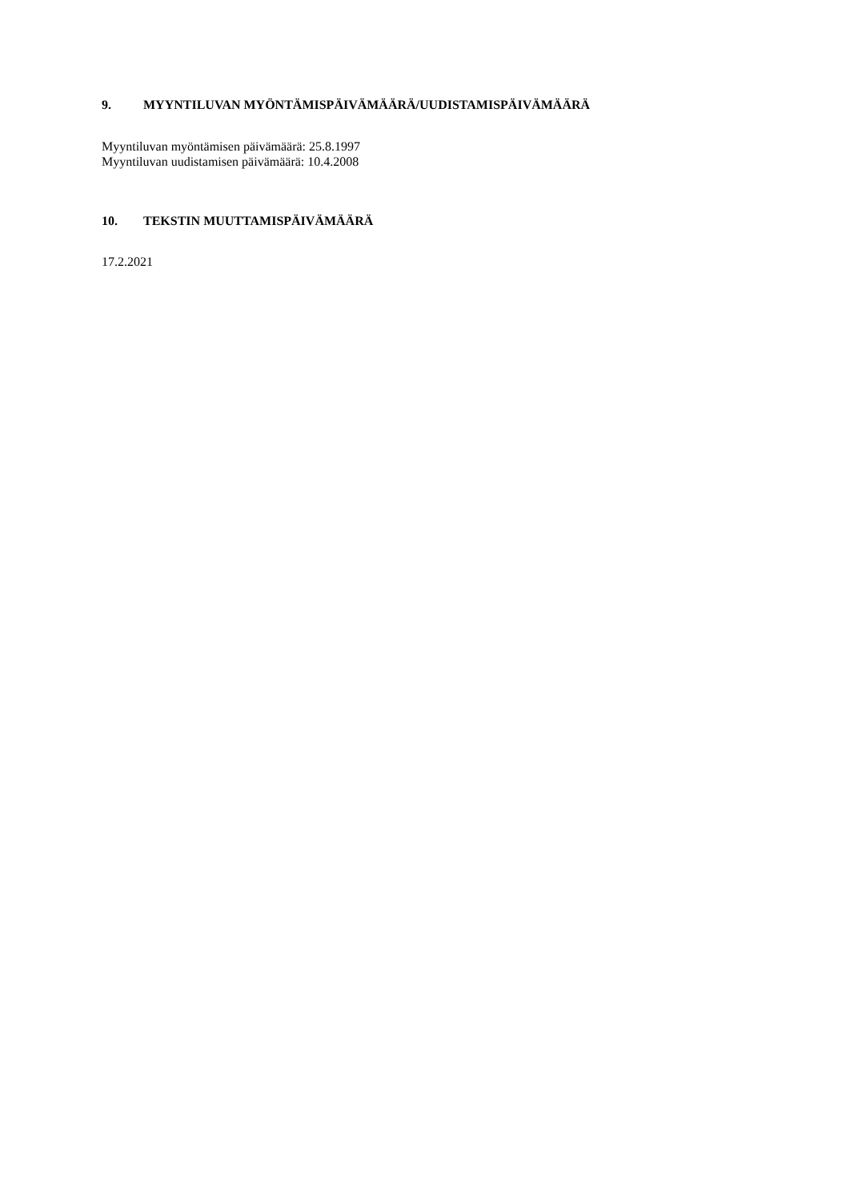9. MYYNTILUVAN MYÖNTÄMISPÄIVÄMÄÄRÄ/UUDISTAMISPÄIVÄMÄÄRÄ
Myyntiluvan myöntämisen päivämäärä: 25.8.1997
Myyntiluvan uudistamisen päivämäärä: 10.4.2008
10. TEKSTIN MUUTTAMISPÄIVÄMÄÄRÄ
17.2.2021